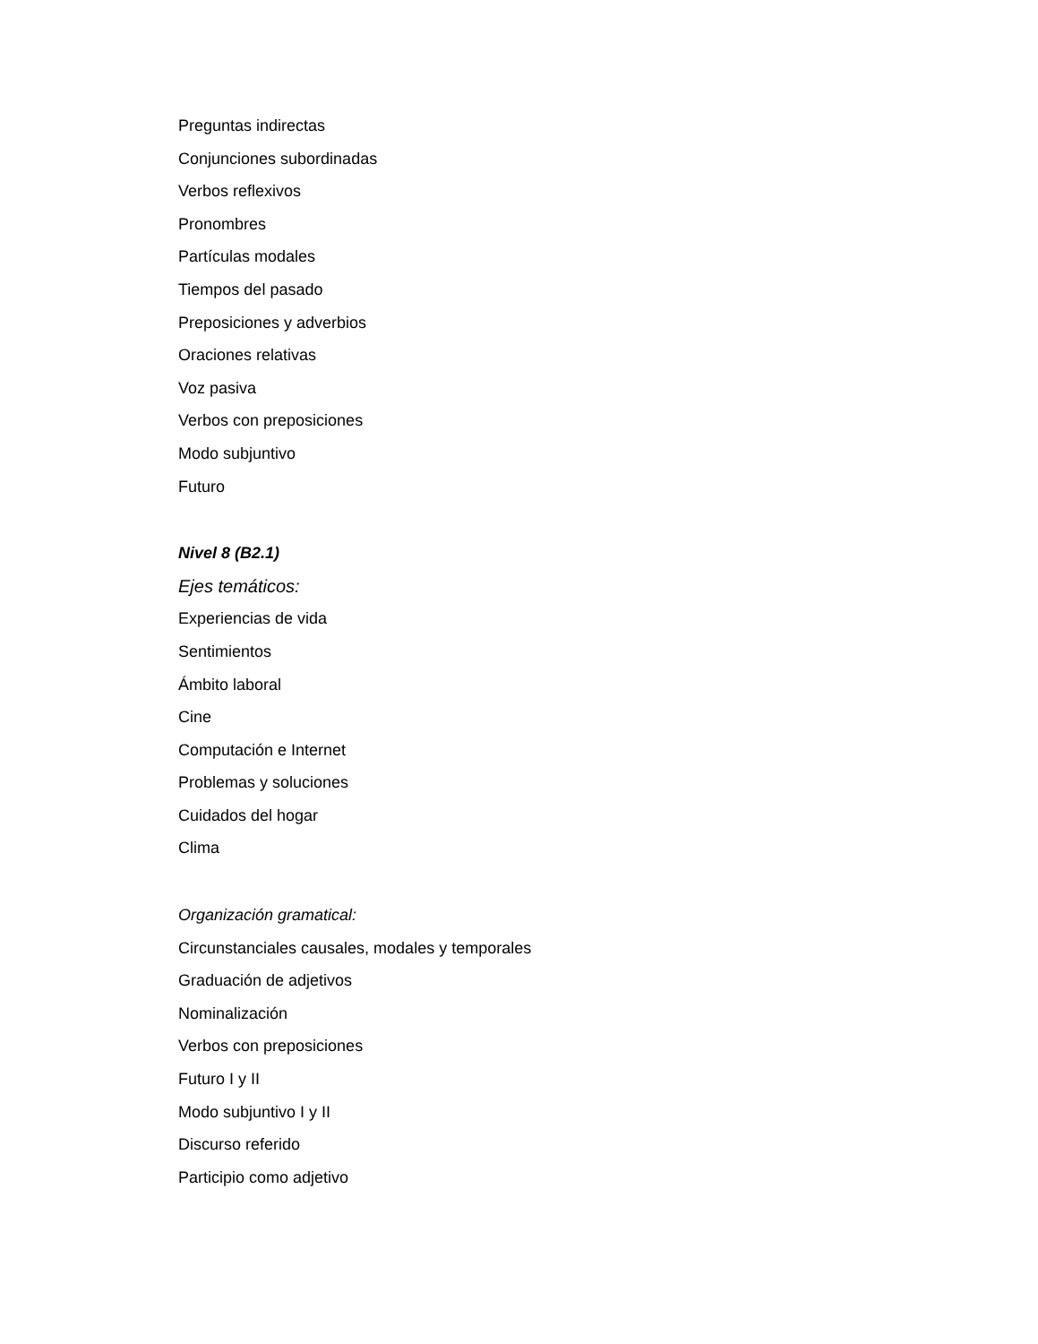Preguntas indirectas
Conjunciones subordinadas
Verbos reflexivos
Pronombres
Partículas modales
Tiempos del pasado
Preposiciones y adverbios
Oraciones relativas
Voz pasiva
Verbos con preposiciones
Modo subjuntivo
Futuro
Nivel 8 (B2.1)
Ejes temáticos:
Experiencias de vida
Sentimientos
Ámbito laboral
Cine
Computación e Internet
Problemas y soluciones
Cuidados del hogar
Clima
Organización gramatical:
Circunstanciales causales, modales y temporales
Graduación de adjetivos
Nominalización
Verbos con preposiciones
Futuro I y II
Modo subjuntivo I y II
Discurso referido
Participio como adjetivo